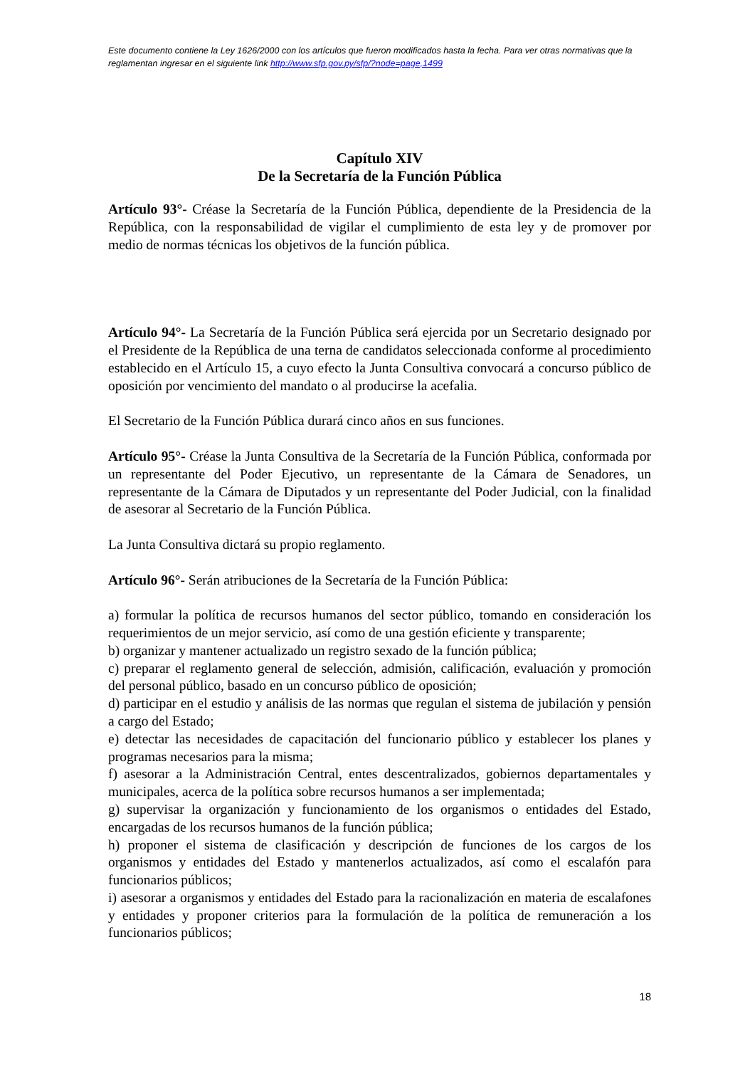Este documento contiene la Ley 1626/2000 con los artículos que fueron modificados hasta la fecha. Para ver otras normativas que la reglamentan ingresar en el siguiente link http://www.sfp.gov.py/sfp/?node=page,1499
Capítulo XIV
De la Secretaría de la Función Pública
Artículo 93°- Créase la Secretaría de la Función Pública, dependiente de la Presidencia de la República, con la responsabilidad de vigilar el cumplimiento de esta ley y de promover por medio de normas técnicas los objetivos de la función pública.
Artículo 94°- La Secretaría de la Función Pública será ejercida por un Secretario designado por el Presidente de la República de una terna de candidatos seleccionada conforme al procedimiento establecido en el Artículo 15, a cuyo efecto la Junta Consultiva convocará a concurso público de oposición por vencimiento del mandato o al producirse la acefalia.
El Secretario de la Función Pública durará cinco años en sus funciones.
Artículo 95°- Créase la Junta Consultiva de la Secretaría de la Función Pública, conformada por un representante del Poder Ejecutivo, un representante de la Cámara de Senadores, un representante de la Cámara de Diputados y un representante del Poder Judicial, con la finalidad de asesorar al Secretario de la Función Pública.
La Junta Consultiva dictará su propio reglamento.
Artículo 96°- Serán atribuciones de la Secretaría de la Función Pública:
a) formular la política de recursos humanos del sector público, tomando en consideración los requerimientos de un mejor servicio, así como de una gestión eficiente y transparente;
b) organizar y mantener actualizado un registro sexado de la función pública;
c) preparar el reglamento general de selección, admisión, calificación, evaluación y promoción del personal público, basado en un concurso público de oposición;
d) participar en el estudio y análisis de las normas que regulan el sistema de jubilación y pensión a cargo del Estado;
e) detectar las necesidades de capacitación del funcionario público y establecer los planes y programas necesarios para la misma;
f) asesorar a la Administración Central, entes descentralizados, gobiernos departamentales y municipales, acerca de la política sobre recursos humanos a ser implementada;
g) supervisar la organización y funcionamiento de los organismos o entidades del Estado, encargadas de los recursos humanos de la función pública;
h) proponer el sistema de clasificación y descripción de funciones de los cargos de los organismos y entidades del Estado y mantenerlos actualizados, así como el escalafón para funcionarios públicos;
i) asesorar a organismos y entidades del Estado para la racionalización en materia de escalafones y entidades y proponer criterios para la formulación de la política de remuneración a los funcionarios públicos;
18